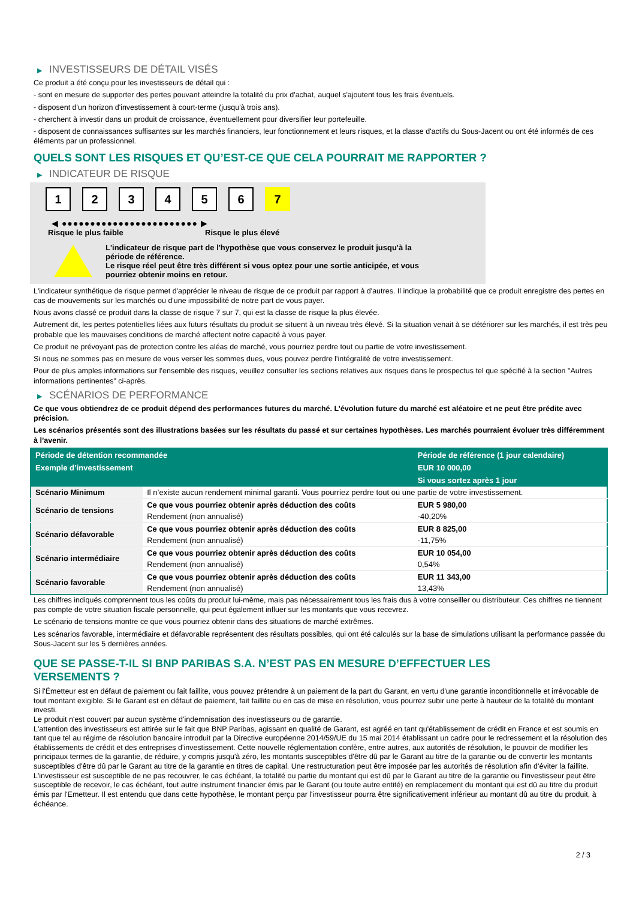▶ INVESTISSEURS DE DÉTAIL VISÉS
Ce produit a été conçu pour les investisseurs de détail qui :
- sont en mesure de supporter des pertes pouvant atteindre la totalité du prix d'achat, auquel s'ajoutent tous les frais éventuels.
- disposent d'un horizon d'investissement à court-terme (jusqu'à trois ans).
- cherchent à investir dans un produit de croissance, éventuellement pour diversifier leur portefeuille.
- disposent de connaissances suffisantes sur les marchés financiers, leur fonctionnement et leurs risques, et la classe d'actifs du Sous-Jacent ou ont été informés de ces éléments par un professionnel.
QUELS SONT LES RISQUES ET QU’EST-CE QUE CELA POURRAIT ME RAPPORTER ?
▶ INDICATEUR DE RISQUE
1 2 3 4 5 6 7
◀ ●●●●●●●●●●●●●●●●●●●●●●●● ▶
Risque le plus faible Risque le plus élevé
L'indicateur de risque part de l'hypothèse que vous conservez le produit jusqu'à la
période de référence.
Le risque réel peut être très différent si vous optez pour une sortie anticipée, et vous
pourriez obtenir moins en retour.
L'indicateur synthétique de risque permet d'apprécier le niveau de risque de ce produit par rapport à d'autres. Il indique la probabilité que ce produit enregistre des pertes en cas de mouvements sur les marchés ou d'une impossibilité de notre part de vous payer.
Nous avons classé ce produit dans la classe de risque 7 sur 7, qui est la classe de risque la plus élevée.
Autrement dit, les pertes potentielles liées aux futurs résultats du produit se situent à un niveau très élevé. Si la situation venait à se détériorer sur les marchés, il est très peu probable que les mauvaises conditions de marché affectent notre capacité à vous payer.
Ce produit ne prévoyant pas de protection contre les aléas de marché, vous pourriez perdre tout ou partie de votre investissement.
Si nous ne sommes pas en mesure de vous verser les sommes dues, vous pouvez perdre l'intégralité de votre investissement.
Pour de plus amples informations sur l'ensemble des risques, veuillez consulter les sections relatives aux risques dans le prospectus tel que spécifié à la section "Autres informations pertinentes" ci-après.
▶ SCÉNARIOS DE PERFORMANCE
Ce que vous obtiendrez de ce produit dépend des performances futures du marché. L’évolution future du marché est aléatoire et ne peut être prédite avec précision.
Les scénarios présentés sont des illustrations basées sur les résultats du passé et sur certaines hypothèses. Les marchés pourraient évoluer très différemment à l’avenir.
| Période de détention recommandée | | Période de référence (1 jour calendaire) |
| --- | --- | --- |
| Exemple d’investissement | | EUR 10 000,00 |
| | | Si vous sortez après 1 jour |
| Scénario Minimum | Il n’existe aucun rendement minimal garanti. Vous pourriez perdre tout ou une partie de votre investissement. | |
| Scénario de tensions | Ce que vous pourriez obtenir après déduction des coûts | EUR 5 980,00 |
| | Rendement (non annualisé) | -40,20% |
| Scénario défavorable | Ce que vous pourriez obtenir après déduction des coûts | EUR 8 825,00 |
| | Rendement (non annualisé) | -11,75% |
| Scénario intermédiaire | Ce que vous pourriez obtenir après déduction des coûts | EUR 10 054,00 |
| | Rendement (non annualisé) | 0,54% |
| Scénario favorable | Ce que vous pourriez obtenir après déduction des coûts | EUR 11 343,00 |
| | Rendement (non annualisé) | 13,43% |
Les chiffres indiqués comprennent tous les coûts du produit lui-même, mais pas nécessairement tous les frais dus à votre conseiller ou distributeur. Ces chiffres ne tiennent pas compte de votre situation fiscale personnelle, qui peut également influer sur les montants que vous recevrez.
Le scénario de tensions montre ce que vous pourriez obtenir dans des situations de marché extrêmes.
Les scénarios favorable, intermédiaire et défavorable représentent des résultats possibles, qui ont été calculés sur la base de simulations utilisant la performance passée du Sous-Jacent sur les 5 dernières années.
QUE SE PASSE-T-IL SI BNP PARIBAS S.A. N’EST PAS EN MESURE D’EFFECTUER LES
VERSEMENTS ?
Si l'Émetteur est en défaut de paiement ou fait faillite, vous pouvez prétendre à un paiement de la part du Garant, en vertu d'une garantie inconditionnelle et irrévocable de tout montant exigible. Si le Garant est en défaut de paiement, fait faillite ou en cas de mise en résolution, vous pourrez subir une perte à hauteur de la totalité du montant investi.
Le produit n'est couvert par aucun système d'indemnisation des investisseurs ou de garantie.
L'attention des investisseurs est attirée sur le fait que BNP Paribas, agissant en qualité de Garant, est agréé en tant qu'établissement de crédit en France et est soumis en tant que tel au régime de résolution bancaire introduit par la Directive européenne 2014/59/UE du 15 mai 2014 établissant un cadre pour le redressement et la résolution des établissements de crédit et des entreprises d'investissement. Cette nouvelle réglementation confère, entre autres, aux autorités de résolution, le pouvoir de modifier les principaux termes de la garantie, de réduire, y compris jusqu'à zéro, les montants susceptibles d'être dû par le Garant au titre de la garantie ou de convertir les montants susceptibles d'être dû par le Garant au titre de la garantie en titres de capital. Une restructuration peut être imposée par les autorités de résolution afin d'éviter la faillite. L'investisseur est susceptible de ne pas recouvrer, le cas échéant, la totalité ou partie du montant qui est dû par le Garant au titre de la garantie ou l'investisseur peut être susceptible de recevoir, le cas échéant, tout autre instrument financier émis par le Garant (ou toute autre entité) en remplacement du montant qui est dû au titre du produit émis par l'Emetteur. Il est entendu que dans cette hypothèse, le montant perçu par l'investisseur pourra être significativement inférieur au montant dû au titre du produit, à échéance.
2 / 3